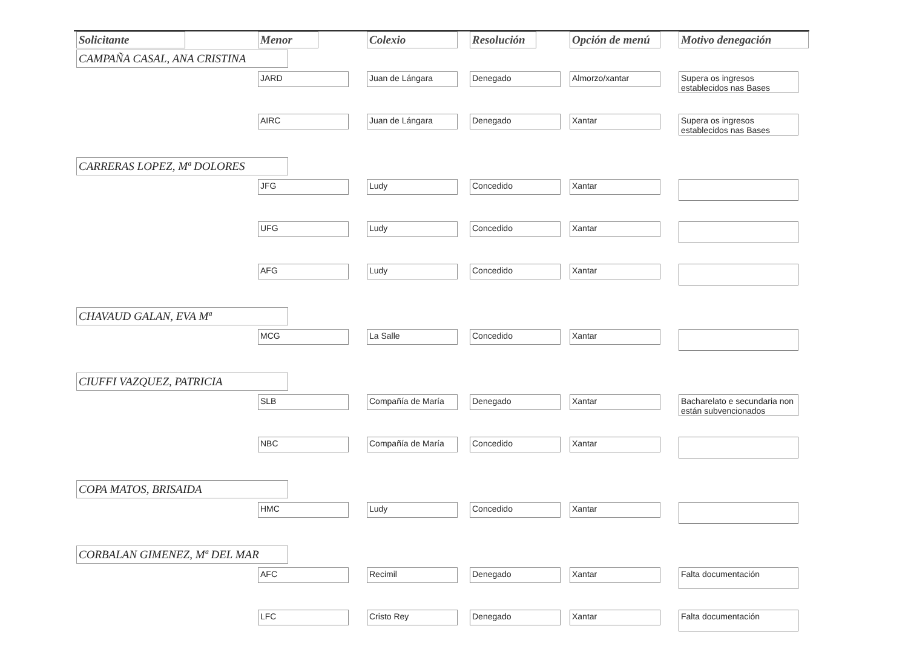| Solicitante | Menor | Colexio | Resolución | Opción de menú | Motivo denegación |
| --- | --- | --- | --- | --- | --- |
| CAMPAÑA CASAL, ANA CRISTINA | | | | | |
| | JARD | Juan de Lángara | Denegado | Almorzo/xantar | Supera os ingresos establecidos nas Bases |
| | AIRC | Juan de Lángara | Denegado | Xantar | Supera os ingresos establecidos nas Bases |
| CARRERAS LOPEZ, Mª DOLORES | | | | | |
| | JFG | Ludy | Concedido | Xantar | |
| | UFG | Ludy | Concedido | Xantar | |
| | AFG | Ludy | Concedido | Xantar | |
| CHAVAUD GALAN, EVA Mª | | | | | |
| | MCG | La Salle | Concedido | Xantar | |
| CIUFFI VAZQUEZ, PATRICIA | | | | | |
| | SLB | Compañía de María | Denegado | Xantar | Bacharelato e secundaria non están subvencionados |
| | NBC | Compañía de María | Concedido | Xantar | |
| COPA MATOS, BRISAIDA | | | | | |
| | HMC | Ludy | Concedido | Xantar | |
| CORBALAN GIMENEZ, Mª DEL MAR | | | | | |
| | AFC | Recimil | Denegado | Xantar | Falta documentación |
| | LFC | Cristo Rey | Denegado | Xantar | Falta documentación |